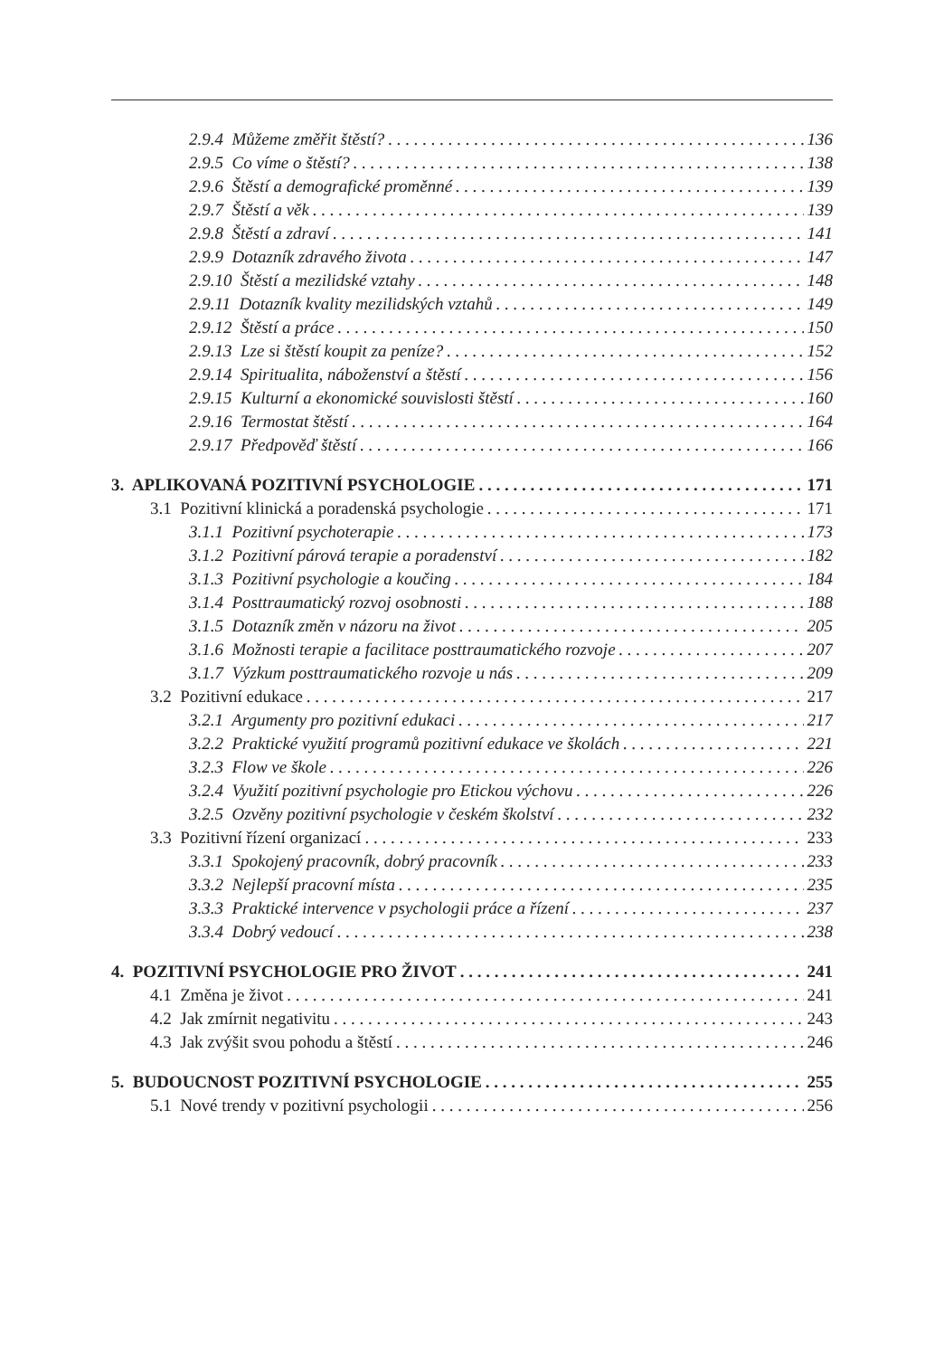2.9.4 Můžeme změřit štěstí? 136
2.9.5 Co víme o štěstí? 138
2.9.6 Štěstí a demografické proměnné 139
2.9.7 Štěstí a věk 139
2.9.8 Štěstí a zdraví 141
2.9.9 Dotazník zdravého života 147
2.9.10 Štěstí a mezilidské vztahy 148
2.9.11 Dotazník kvality mezilidských vztahů 149
2.9.12 Štěstí a práce 150
2.9.13 Lze si štěstí koupit za peníze? 152
2.9.14 Spiritualita, náboženství a štěstí 156
2.9.15 Kulturní a ekonomické souvislosti štěstí 160
2.9.16 Termostat štěstí 164
2.9.17 Předpověď štěstí 166
3. APLIKOVANÁ POZITIVNÍ PSYCHOLOGIE 171
3.1 Pozitivní klinická a poradenská psychologie 171
3.1.1 Pozitivní psychoterapie 173
3.1.2 Pozitivní párová terapie a poradenství 182
3.1.3 Pozitivní psychologie a koučing 184
3.1.4 Posttraumatický rozvoj osobnosti 188
3.1.5 Dotazník změn v názoru na život 205
3.1.6 Možnosti terapie a facilitace posttraumatického rozvoje 207
3.1.7 Výzkum posttraumatického rozvoje u nás 209
3.2 Pozitivní edukace 217
3.2.1 Argumenty pro pozitivní edukaci 217
3.2.2 Praktické využití programů pozitivní edukace ve školách 221
3.2.3 Flow ve škole 226
3.2.4 Využití pozitivní psychologie pro Etickou výchovu 226
3.2.5 Ozvěny pozitivní psychologie v českém školství 232
3.3 Pozitivní řízení organizací 233
3.3.1 Spokojený pracovník, dobrý pracovník 233
3.3.2 Nejlepší pracovní místa 235
3.3.3 Praktické intervence v psychologii práce a řízení 237
3.3.4 Dobrý vedoucí 238
4. POZITIVNÍ PSYCHOLOGIE PRO ŽIVOT 241
4.1 Změna je život 241
4.2 Jak zmírnit negativitu 243
4.3 Jak zvýšit svou pohodu a štěstí 246
5. BUDOUCNOST POZITIVNÍ PSYCHOLOGIE 255
5.1 Nové trendy v pozitivní psychologii 256